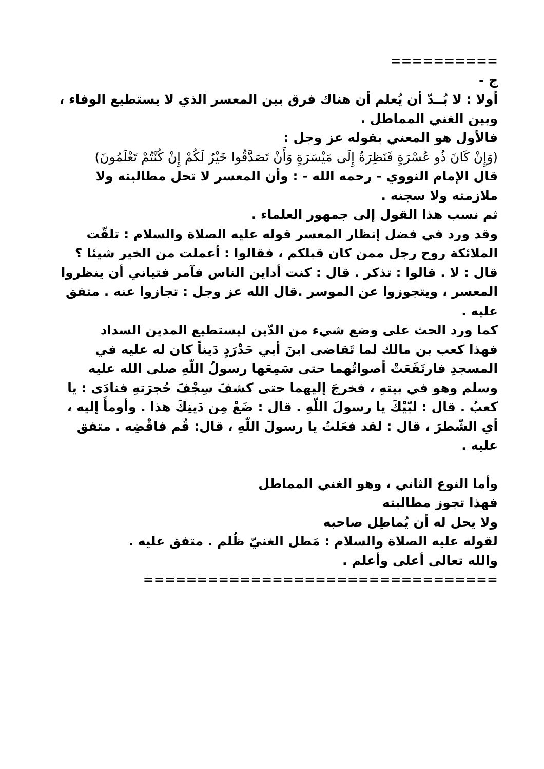==========
ج -
أولا : لا بُــدّ أن يُعلم أن هناك فرق بين المعسر الذي لا يستطيع الوفاء ، وبين الغني المماطل .
فالأول هو المعني بقوله عز وجل :
(وَإِنْ كَانَ ذُو عُسْرَةٍ فَنَظِرَةٌ إِلَى مَيْسَرَةٍ وَأَنْ تَصَدَّقُوا خَيْرٌ لَكُمْ إِنْ كُنْتُمْ تَعْلَمُونَ)
قال الإمام النووي - رحمه الله - : وأن المعسر لا تحل مطالبته ولا ملازمته ولا سجنه .
ثم نسب هذا القول إلى جمهور العلماء .
وقد ورد في فضل إنظار المعسر قوله عليه الصلاة والسلام : تلقّت الملائكة روح رجل ممن كان قبلكم ، فقالوا : أعملت من الخير شيئا ؟ قال : لا . قالوا : تذكر . قال : كنت أداين الناس فآمر فتياني أن ينظروا المعسر ، ويتجوزوا عن الموسر .قال الله عز وجل : تجازوا عنه . متفق عليه .
كما ورد الحث على وضع شيء من الدّين ليستطيع المدين السداد
فهذا كعب بن مالك لما تَقاضى ابنَ أبي حَدْرَدٍ دَيناً كان له عليه في المسجدِ فارتَفَعَتْ أصواتُهما حتى سَمِعَها رسولُ اللّهِ صلى الله عليه وسلم وهو في بيتهِ ، فخرجَ إليهما حتى كشفَ سِجْفَ حُجرَتهِ فنادَى : يا كعبُ . قال : لبّيْكَ يا رسولَ اللّهِ . قال : ضَعْ مِن دَينِكَ هذا . وأومأَ إليه ، أي الشّطرَ ، قال : لقد فعَلتُ يا رسولَ اللّهِ ، قال: قُم فاقْضِه . متفق عليه .
وأما النوع الثاني ، وهو الغني المماطل
فهذا تجوز مطالبته
ولا يحل له أن يُماطِل صاحبه
لقوله عليه الصلاة والسلام : مَطل الغنيّ ظُلم . متفق عليه .
والله تعالى أعلى وأعلم .
=================================